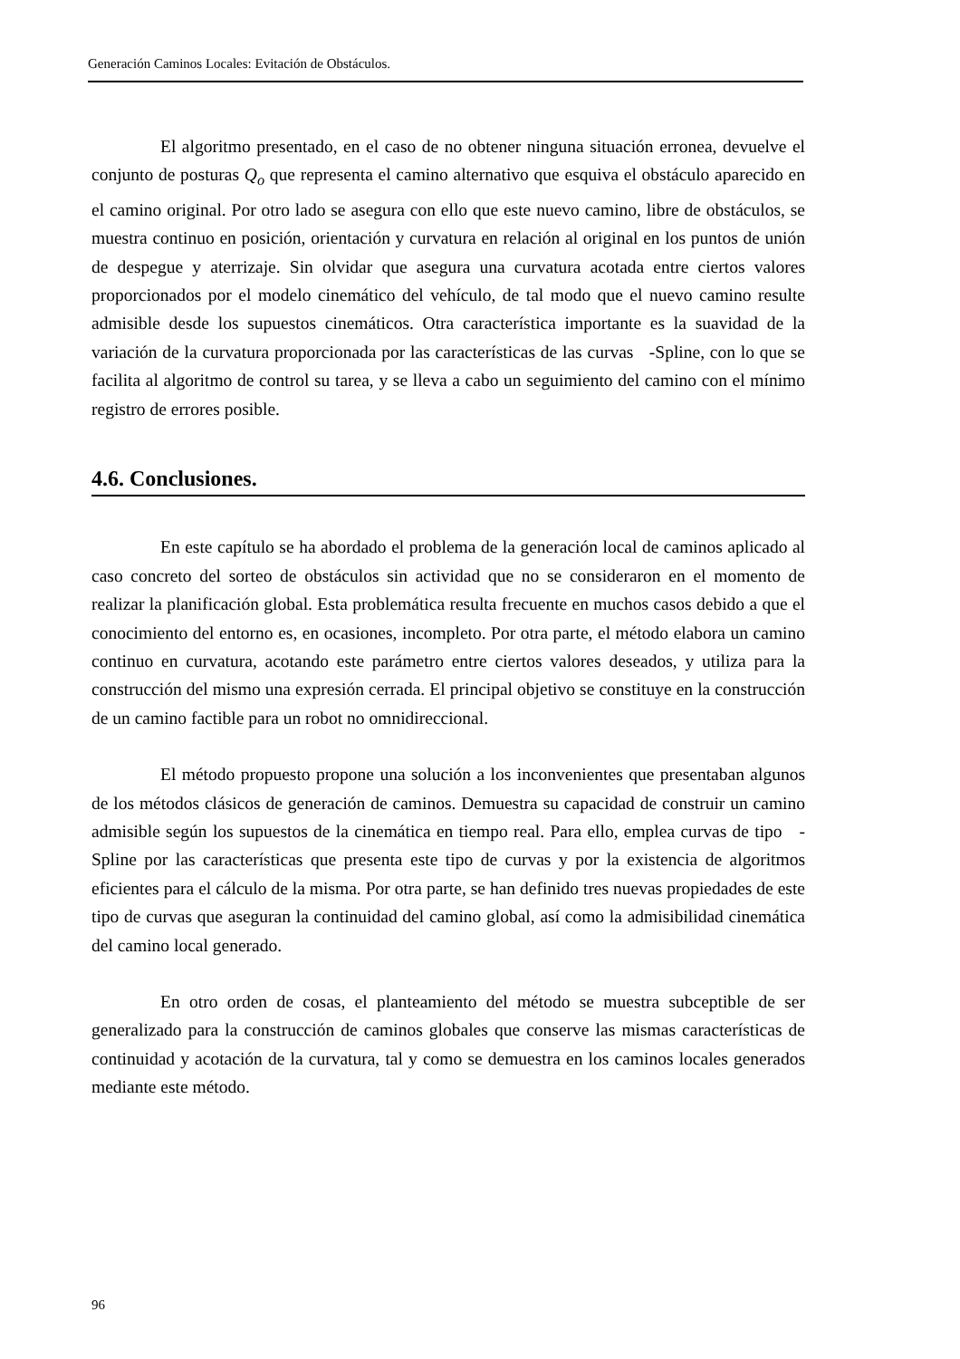Generación Caminos Locales: Evitación de Obstáculos.
El algoritmo presentado, en el caso de no obtener ninguna situación erronea, devuelve el conjunto de posturas Q<sub>o</sub> que representa el camino alternativo que esquiva el obstáculo aparecido en el camino original. Por otro lado se asegura con ello que este nuevo camino, libre de obstáculos, se muestra continuo en posición, orientación y curvatura en relación al original en los puntos de unión de despegue y aterrizaje. Sin olvidar que asegura una curvatura acotada entre ciertos valores proporcionados por el modelo cinemático del vehículo, de tal modo que el nuevo camino resulte admisible desde los supuestos cinemáticos. Otra característica importante es la suavidad de la variación de la curvatura proporcionada por las características de las curvas -Spline, con lo que se facilita al algoritmo de control su tarea, y se lleva a cabo un seguimiento del camino con el mínimo registro de errores posible.
4.6. Conclusiones.
En este capítulo se ha abordado el problema de la generación local de caminos aplicado al caso concreto del sorteo de obstáculos sin actividad que no se consideraron en el momento de realizar la planificación global. Esta problemática resulta frecuente en muchos casos debido a que el conocimiento del entorno es, en ocasiones, incompleto. Por otra parte, el método elabora un camino continuo en curvatura, acotando este parámetro entre ciertos valores deseados, y utiliza para la construcción del mismo una expresión cerrada. El principal objetivo se constituye en la construcción de un camino factible para un robot no omnidireccional.
El método propuesto propone una solución a los inconvenientes que presentaban algunos de los métodos clásicos de generación de caminos. Demuestra su capacidad de construir un camino admisible según los supuestos de la cinemática en tiempo real. Para ello, emplea curvas de tipo -Spline por las características que presenta este tipo de curvas y por la existencia de algoritmos eficientes para el cálculo de la misma. Por otra parte, se han definido tres nuevas propiedades de este tipo de curvas que aseguran la continuidad del camino global, así como la admisibilidad cinemática del camino local generado.
En otro orden de cosas, el planteamiento del método se muestra subceptible de ser generalizado para la construcción de caminos globales que conserve las mismas características de continuidad y acotación de la curvatura, tal y como se demuestra en los caminos locales generados mediante este método.
96